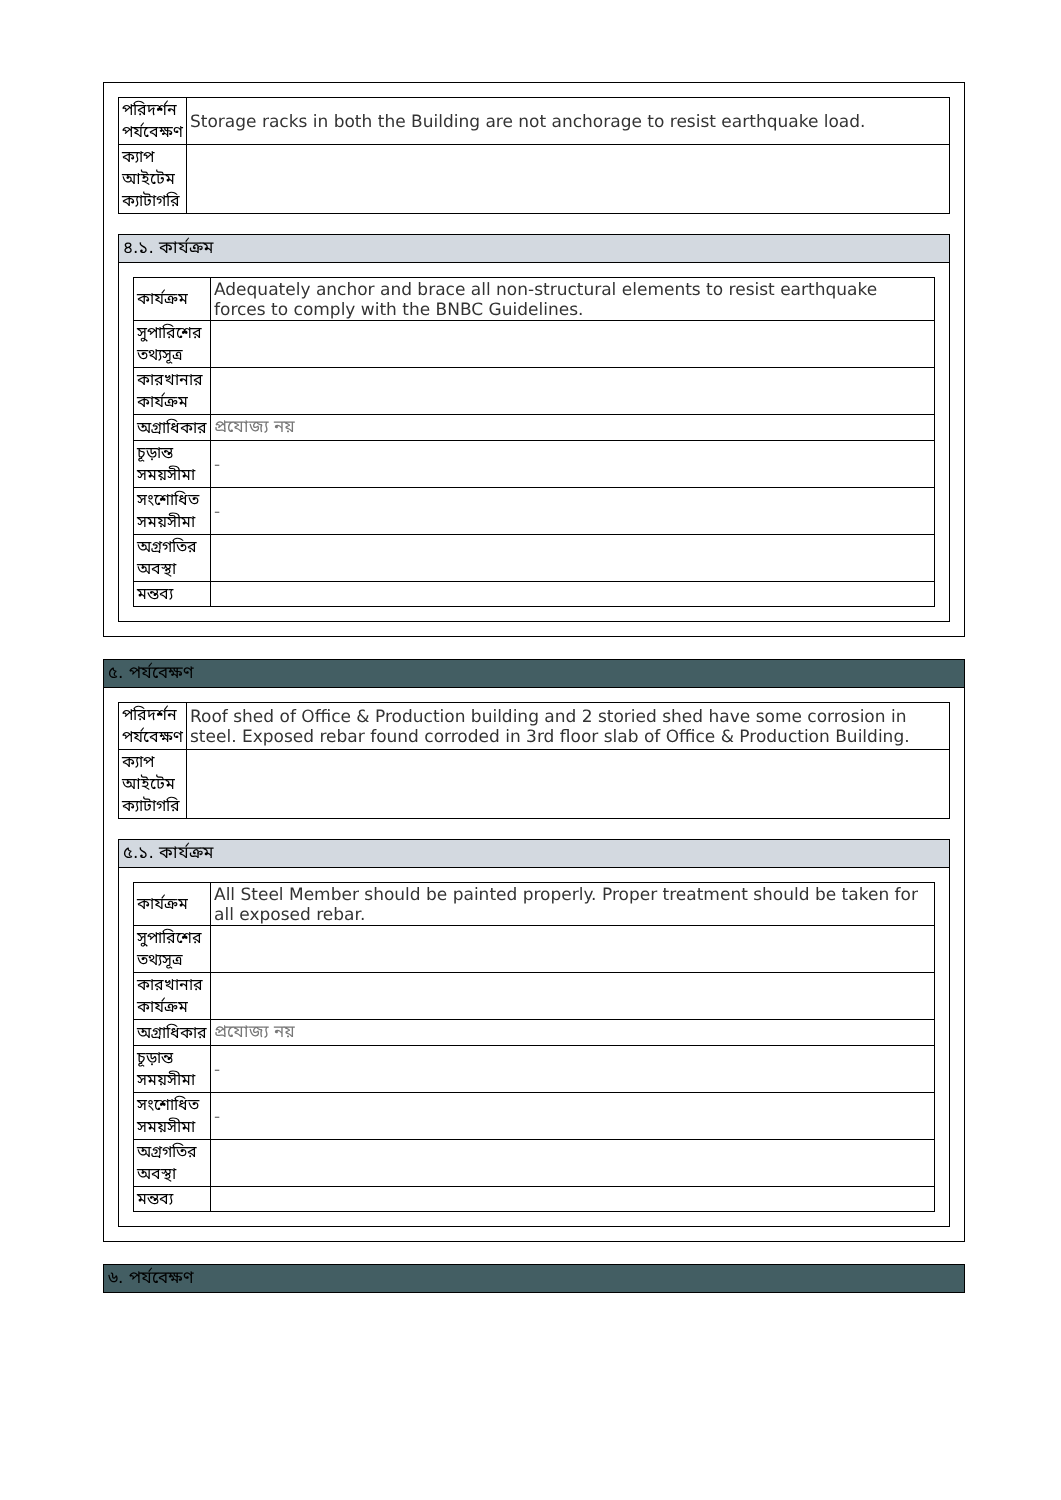| পরিদর্শন পর্যবেক্ষণ | Storage racks in both the Building are not anchorage to resist earthquake load. |
| ক্যাপ আইটেম ক্যাটাগরি | |
৪.১. কার্যক্রম
| কার্যক্রম | Adequately anchor and brace all non-structural elements to resist earthquake forces to comply with the BNBC Guidelines. |
| সুপারিশের তথ্যসূত্র | |
| কারখানার কার্যক্রম | |
| অগ্রাধিকার | প্রযোজ্য নয় |
| চূড়ান্ত সময়সীমা | - |
| সংশোধিত সময়সীমা | - |
| অগ্রগতির অবস্থা | |
| মন্তব্য | |
৫. পর্যবেক্ষণ
| পরিদর্শন পর্যবেক্ষণ | Roof shed of Office & Production building and 2 storied shed have some corrosion in steel. Exposed rebar found corroded in 3rd floor slab of Office & Production Building. |
| ক্যাপ আইটেম ক্যাটাগরি | |
৫.১. কার্যক্রম
| কার্যক্রম | All Steel Member should be painted properly. Proper treatment should be taken for all exposed rebar. |
| সুপারিশের তথ্যসূত্র | |
| কারখানার কার্যক্রম | |
| অগ্রাধিকার | প্রযোজ্য নয় |
| চূড়ান্ত সময়সীমা | - |
| সংশোধিত সময়সীমা | - |
| অগ্রগতির অবস্থা | |
| মন্তব্য | |
৬. পর্যবেক্ষণ